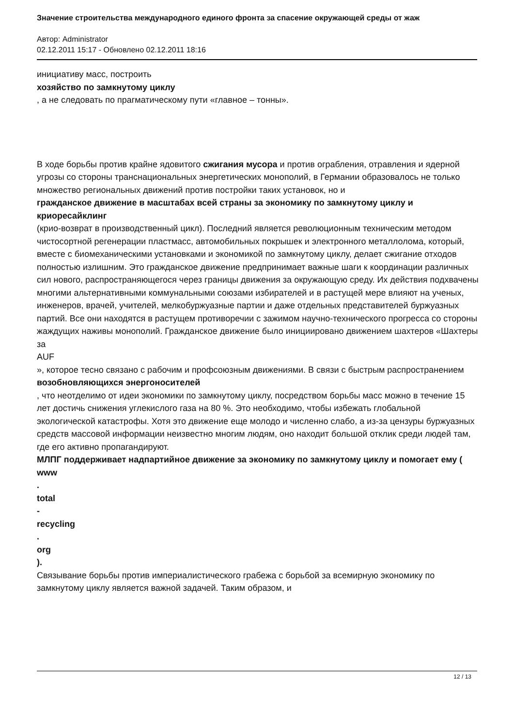Значение строительства международного единого фронта за спасение окружающей среды от жаж
Автор: Administrator
02.12.2011 15:17 - Обновлено 02.12.2011 18:16
инициативу масс, построить
хозяйство по замкнутому циклу
, а не следовать по прагматическому пути «главное – тонны».
В ходе борьбы против крайне ядовитого сжигания мусора и против ограбления, отравления и ядерной угрозы со стороны транснациональных энергетических монополий, в Германии образовалось не только множество региональных движений против постройки таких установок, но и
гражданское движение в масштабах всей страны за экономику по замкнутому циклу и криоресайклинг
(крио-возврат в производственный цикл). Последний является революционным техническим методом чистосортной регенерации пластмасс, автомобильных покрышек и электронного металлолома, который, вместе с биомеханическими установками и экономикой по замкнутому циклу, делает сжигание отходов полностью излишним. Это гражданское движение предпринимает важные шаги к координации различных сил нового, распространяющегося через границы движения за окружающую среду. Их действия подхвачены многими альтернативными коммунальными союзами избирателей и в растущей мере влияют на ученых, инженеров, врачей, учителей, мелкобуржуазные партии и даже отдельных представителей буржуазных партий. Все они находятся в растущем противоречии с зажимом научно-технического прогресса со стороны жаждущих наживы монополий. Гражданское движение было инициировано движением шахтеров «Шахтеры за
AUF
», которое тесно связано с рабочим и профсоюзным движениями. В связи с быстрым распространением
возобновляющихся энергоносителей
, что неотделимо от идеи экономики по замкнутому циклу, посредством борьбы масс можно в течение 15 лет достичь снижения углекислого газа на 80 %. Это необходимо, чтобы избежать глобальной экологической катастрофы. Хотя это движение еще молодо и численно слабо, а из-за цензуры буржуазных средств массовой информации неизвестно многим людям, оно находит большой отклик среди людей там, где его активно пропагандируют.
МЛПГ поддерживает надпартийное движение за экономику по замкнутому циклу и помогает ему (
www
.
total
-
recycling
.
org
).
Связывание борьбы против империалистического грабежа с борьбой за всемирную экономику по замкнутому циклу является важной задачей. Таким образом, и
12 / 13